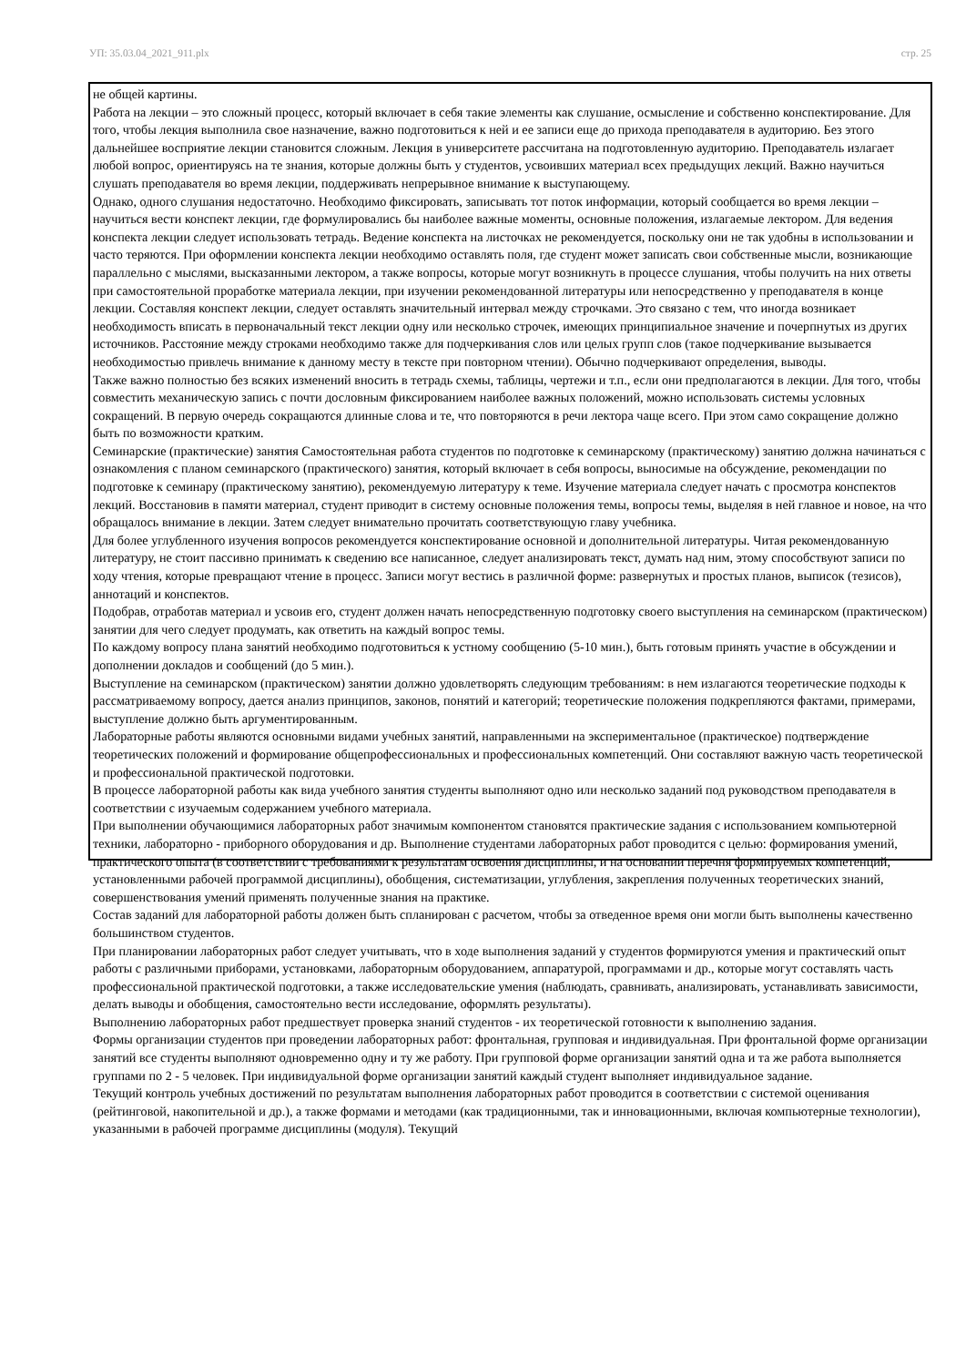УП: 35.03.04_2021_911.plx стр. 25
не общей картины.
Работа на лекции – это сложный процесс, который включает в себя такие элементы как слушание, осмысление и собственно конспектирование. Для того, чтобы лекция выполнила свое назначение, важно подготовиться к ней и ее записи еще до прихода преподавателя в аудиторию. Без этого дальнейшее восприятие лекции становится сложным. Лекция в университете рассчитана на подготовленную аудиторию. Преподаватель излагает любой вопрос, ориентируясь на те знания, которые должны быть у студентов, усвоивших материал всех предыдущих лекций. Важно научиться слушать преподавателя во время лекции, поддерживать непрерывное внимание к выступающему.
Однако, одного слушания недостаточно. Необходимо фиксировать, записывать тот поток информации, который сообщается во время лекции – научиться вести конспект лекции, где формулировались бы наиболее важные моменты, основные положения, излагаемые лектором. Для ведения конспекта лекции следует использовать тетрадь. Ведение конспекта на листочках не рекомендуется, поскольку они не так удобны в использовании и часто теряются. При оформлении конспекта лекции необходимо оставлять поля, где студент может записать свои собственные мысли, возникающие параллельно с мыслями, высказанными лектором, а также вопросы, которые могут возникнуть в процессе слушания, чтобы получить на них ответы при самостоятельной проработке материала лекции, при изучении рекомендованной литературы или непосредственно у преподавателя в конце лекции. Составляя конспект лекции, следует оставлять значительный интервал между строчками. Это связано с тем, что иногда возникает необходимость вписать в первоначальный текст лекции одну или несколько строчек, имеющих принципиальное значение и почерпнутых из других источников. Расстояние между строками необходимо также для подчеркивания слов или целых групп слов (такое подчеркивание вызывается необходимостью привлечь внимание к данному месту в тексте при повторном чтении). Обычно подчеркивают определения, выводы.
Также важно полностью без всяких изменений вносить в тетрадь схемы, таблицы, чертежи и т.п., если они предполагаются в лекции. Для того, чтобы совместить механическую запись с почти дословным фиксированием наиболее важных положений, можно использовать системы условных сокращений. В первую очередь сокращаются длинные слова и те, что повторяются в речи лектора чаще всего. При этом само сокращение должно быть по возможности кратким.
Семинарские (практические) занятия Самостоятельная работа студентов по подготовке к семинарскому (практическому) занятию должна начинаться с ознакомления с планом семинарского (практического) занятия, который включает в себя вопросы, выносимые на обсуждение, рекомендации по подготовке к семинару (практическому занятию), рекомендуемую литературу к теме. Изучение материала следует начать с просмотра конспектов лекций. Восстановив в памяти материал, студент приводит в систему основные положения темы, вопросы темы, выделяя в ней главное и новое, на что обращалось внимание в лекции. Затем следует внимательно прочитать соответствующую главу учебника.
Для более углубленного изучения вопросов рекомендуется конспектирование основной и дополнительной литературы. Читая рекомендованную литературу, не стоит пассивно принимать к сведению все написанное, следует анализировать текст, думать над ним, этому способствуют записи по ходу чтения, которые превращают чтение в процесс. Записи могут вестись в различной форме: развернутых и простых планов, выписок (тезисов), аннотаций и конспектов.
Подобрав, отработав материал и усвоив его, студент должен начать непосредственную подготовку своего выступления на семинарском (практическом) занятии для чего следует продумать, как ответить на каждый вопрос темы.
По каждому вопросу плана занятий необходимо подготовиться к устному сообщению (5-10 мин.), быть готовым принять участие в обсуждении и дополнении докладов и сообщений (до 5 мин.).
Выступление на семинарском (практическом) занятии должно удовлетворять следующим требованиям: в нем излагаются теоретические подходы к рассматриваемому вопросу, дается анализ принципов, законов, понятий и категорий; теоретические положения подкрепляются фактами, примерами, выступление должно быть аргументированным.
Лабораторные работы являются основными видами учебных занятий, направленными на экспериментальное (практическое) подтверждение теоретических положений и формирование общепрофессиональных и профессиональных компетенций. Они составляют важную часть теоретической и профессиональной практической подготовки.
В процессе лабораторной работы как вида учебного занятия студенты выполняют одно или несколько заданий под руководством преподавателя в соответствии с изучаемым содержанием учебного материала.
При выполнении обучающимися лабораторных работ значимым компонентом становятся практические задания с использованием компьютерной техники, лабораторно - приборного оборудования и др. Выполнение студентами лабораторных работ проводится с целью: формирования умений, практического опыта (в соответствии с требованиями к результатам освоения дисциплины, и на основании перечня формируемых компетенций, установленными рабочей программой дисциплины), обобщения, систематизации, углубления, закрепления полученных теоретических знаний, совершенствования умений применять полученные знания на практике.
Состав заданий для лабораторной работы должен быть спланирован с расчетом, чтобы за отведенное время они могли быть выполнены качественно большинством студентов.
При планировании лабораторных работ следует учитывать, что в ходе выполнения заданий у студентов формируются умения и практический опыт работы с различными приборами, установками, лабораторным оборудованием, аппаратурой, программами и др., которые могут составлять часть профессиональной практической подготовки, а также исследовательские умения (наблюдать, сравнивать, анализировать, устанавливать зависимости, делать выводы и обобщения, самостоятельно вести исследование, оформлять результаты).
Выполнению лабораторных работ предшествует проверка знаний студентов - их теоретической готовности к выполнению задания.
Формы организации студентов при проведении лабораторных работ: фронтальная, групповая и индивидуальная. При фронтальной форме организации занятий все студенты выполняют одновременно одну и ту же работу. При групповой форме организации занятий одна и та же работа выполняется группами по 2 - 5 человек. При индивидуальной форме организации занятий каждый студент выполняет индивидуальное задание.
Текущий контроль учебных достижений по результатам выполнения лабораторных работ проводится в соответствии с системой оценивания (рейтинговой, накопительной и др.), а также формами и методами (как традиционными, так и инновационными, включая компьютерные технологии), указанными в рабочей программе дисциплины (модуля). Текущий